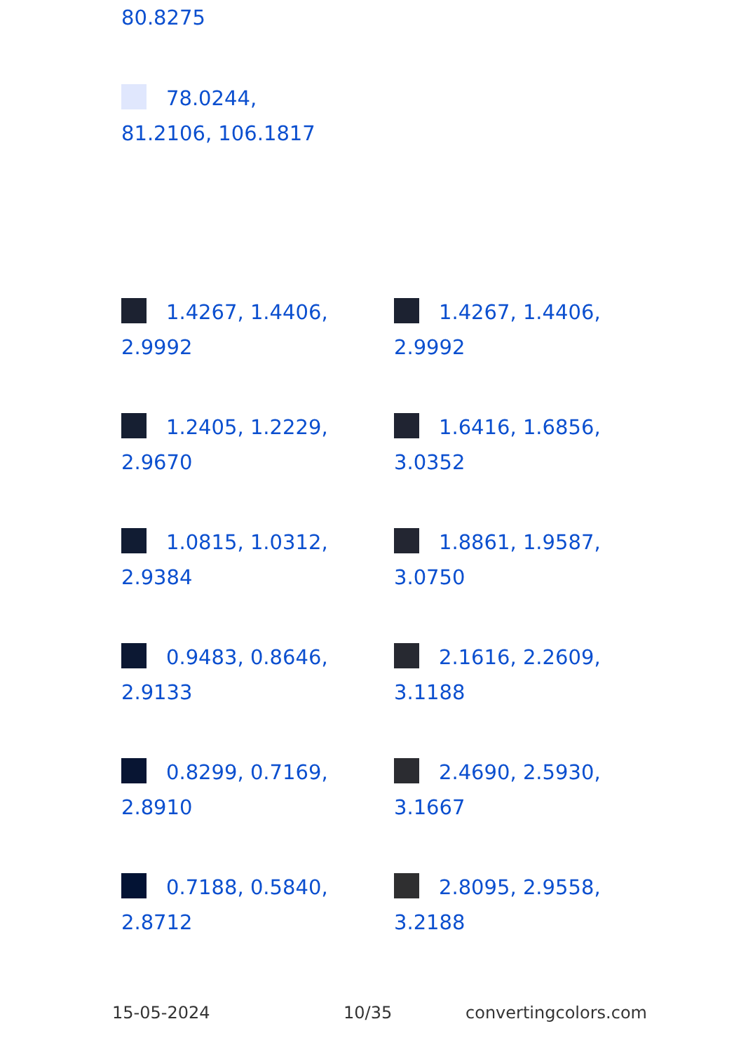80.8275
78.0244, 81.2106, 106.1817
1.4267, 1.4406, 2.9992
1.4267, 1.4406, 2.9992
1.2405, 1.2229, 2.9670
1.6416, 1.6856, 3.0352
1.0815, 1.0312, 2.9384
1.8861, 1.9587, 3.0750
0.9483, 0.8646, 2.9133
2.1616, 2.2609, 3.1188
0.8299, 0.7169, 2.8910
2.4690, 2.5930, 3.1667
0.7188, 0.5840, 2.8712
2.8095, 2.9558, 3.2188
15-05-2024 10/35 convertingcolors.com